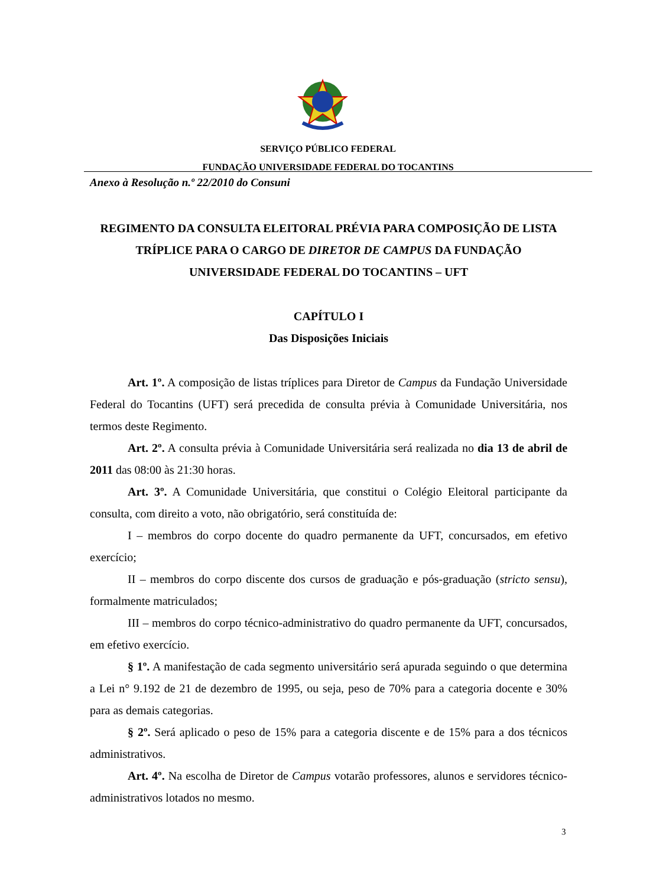SERVIÇO PÚBLICO FEDERAL
FUNDAÇÃO UNIVERSIDADE FEDERAL DO TOCANTINS
Anexo à Resolução n.º 22/2010 do Consuni
REGIMENTO DA CONSULTA ELEITORAL PRÉVIA PARA COMPOSIÇÃO DE LISTA TRÍPLICE PARA O CARGO DE DIRETOR DE CAMPUS DA FUNDAÇÃO UNIVERSIDADE FEDERAL DO TOCANTINS – UFT
CAPÍTULO I
Das Disposições Iniciais
Art. 1º. A composição de listas tríplices para Diretor de Campus da Fundação Universidade Federal do Tocantins (UFT) será precedida de consulta prévia à Comunidade Universitária, nos termos deste Regimento.
Art. 2º. A consulta prévia à Comunidade Universitária será realizada no dia 13 de abril de 2011 das 08:00 às 21:30 horas.
Art. 3º. A Comunidade Universitária, que constitui o Colégio Eleitoral participante da consulta, com direito a voto, não obrigatório, será constituída de:
I – membros do corpo docente do quadro permanente da UFT, concursados, em efetivo exercício;
II – membros do corpo discente dos cursos de graduação e pós-graduação (stricto sensu), formalmente matriculados;
III – membros do corpo técnico-administrativo do quadro permanente da UFT, concursados, em efetivo exercício.
§ 1º. A manifestação de cada segmento universitário será apurada seguindo o que determina a Lei n° 9.192 de 21 de dezembro de 1995, ou seja, peso de 70% para a categoria docente e 30% para as demais categorias.
§ 2º. Será aplicado o peso de 15% para a categoria discente e de 15% para a dos técnicos administrativos.
Art. 4º. Na escolha de Diretor de Campus votarão professores, alunos e servidores técnico-administrativos lotados no mesmo.
3